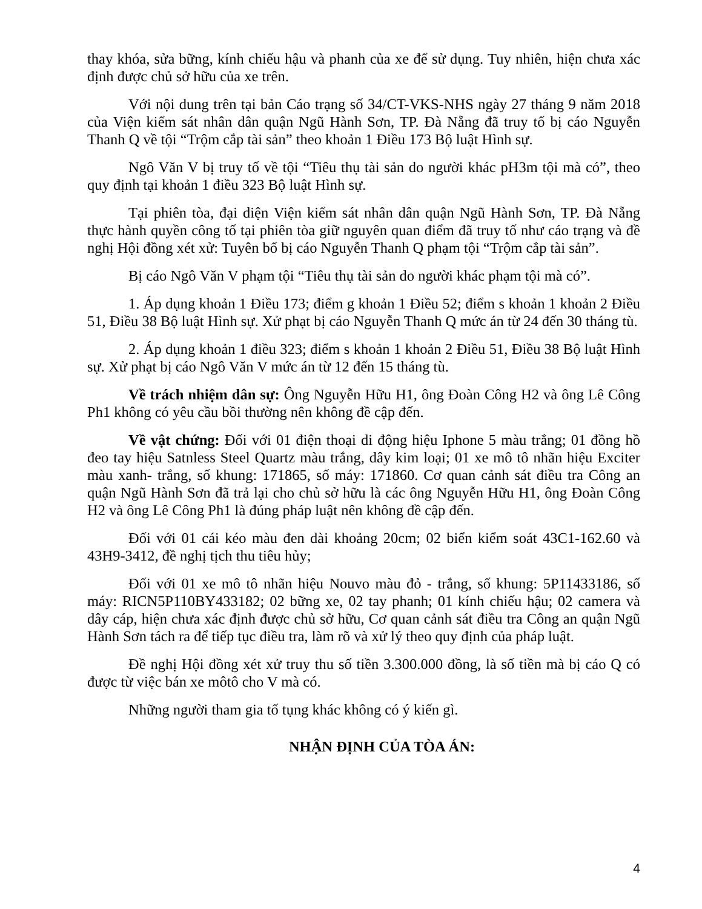thay khóa, sửa bững, kính chiếu hậu và phanh của xe để sử dụng. Tuy nhiên, hiện chưa xác định được chủ sở hữu của xe trên.
Với nội dung trên tại bản Cáo trạng số 34/CT-VKS-NHS ngày 27 tháng 9 năm 2018 của Viện kiểm sát nhân dân quận Ngũ Hành Sơn, TP. Đà Nẵng đã truy tố bị cáo Nguyễn Thanh Q về tội “Trộm cắp tài sản” theo khoản 1 Điều 173 Bộ luật Hình sự.
Ngô Văn V bị truy tố về tội “Tiêu thụ tài sản do người khác pH3m tội mà có”, theo quy định tại khoản 1 điều 323 Bộ luật Hình sự.
Tại phiên tòa, đại diện Viện kiểm sát nhân dân quận Ngũ Hành Sơn, TP. Đà Nẵng thực hành quyền công tố tại phiên tòa giữ nguyên quan điểm đã truy tố như cáo trạng và đề nghị Hội đồng xét xử: Tuyên bố bị cáo Nguyễn Thanh Q phạm tội “Trộm cắp tài sản”.
Bị cáo Ngô Văn V phạm tội “Tiêu thụ tài sản do người khác phạm tội mà có”.
1. Áp dụng khoản 1 Điều 173; điểm g khoản 1 Điều 52; điểm s khoản 1 khoản 2 Điều 51, Điều 38 Bộ luật Hình sự. Xử phạt bị cáo Nguyễn Thanh Q mức án từ 24 đến 30 tháng tù.
2. Áp dụng khoản 1 điều 323; điểm s khoản 1 khoản 2 Điều 51, Điều 38 Bộ luật Hình sự. Xử phạt bị cáo Ngô Văn V mức án từ 12 đến 15 tháng tù.
Về trách nhiệm dân sự: Ông Nguyễn Hữu H1, ông Đoàn Công H2 và ông Lê Công Ph1 không có yêu cầu bồi thường nên không đề cập đến.
Về vật chứng: Đối với 01 điện thoại di động hiệu Iphone 5 màu trắng; 01 đồng hồ đeo tay hiệu Satnless Steel Quartz màu trắng, dây kim loại; 01 xe mô tô nhãn hiệu Exciter màu xanh- trắng, số khung: 171865, số máy: 171860. Cơ quan cảnh sát điều tra Công an quận Ngũ Hành Sơn đã trả lại cho chủ sở hữu là các ông Nguyễn Hữu H1, ông Đoàn Công H2 và ông Lê Công Ph1 là đúng pháp luật nên không đề cập đến.
Đối với 01 cái kéo màu đen dài khoảng 20cm; 02 biển kiểm soát 43C1-162.60 và 43H9-3412, đề nghị tịch thu tiêu hủy;
Đối với 01 xe mô tô nhãn hiệu Nouvo màu đỏ - trắng, số khung: 5P11433186, số máy: RICN5P110BY433182; 02 bững xe, 02 tay phanh; 01 kính chiếu hậu; 02 camera và dây cáp, hiện chưa xác định được chủ sở hữu, Cơ quan cảnh sát điều tra Công an quận Ngũ Hành Sơn tách ra để tiếp tục điều tra, làm rõ và xử lý theo quy định của pháp luật.
Đề nghị Hội đồng xét xử truy thu số tiền 3.300.000 đồng, là số tiền mà bị cáo Q có được từ việc bán xe môtô cho V mà có.
Những người tham gia tố tụng khác không có ý kiến gì.
NHẬN ĐỊNH CỦA TÒA ÁN:
4